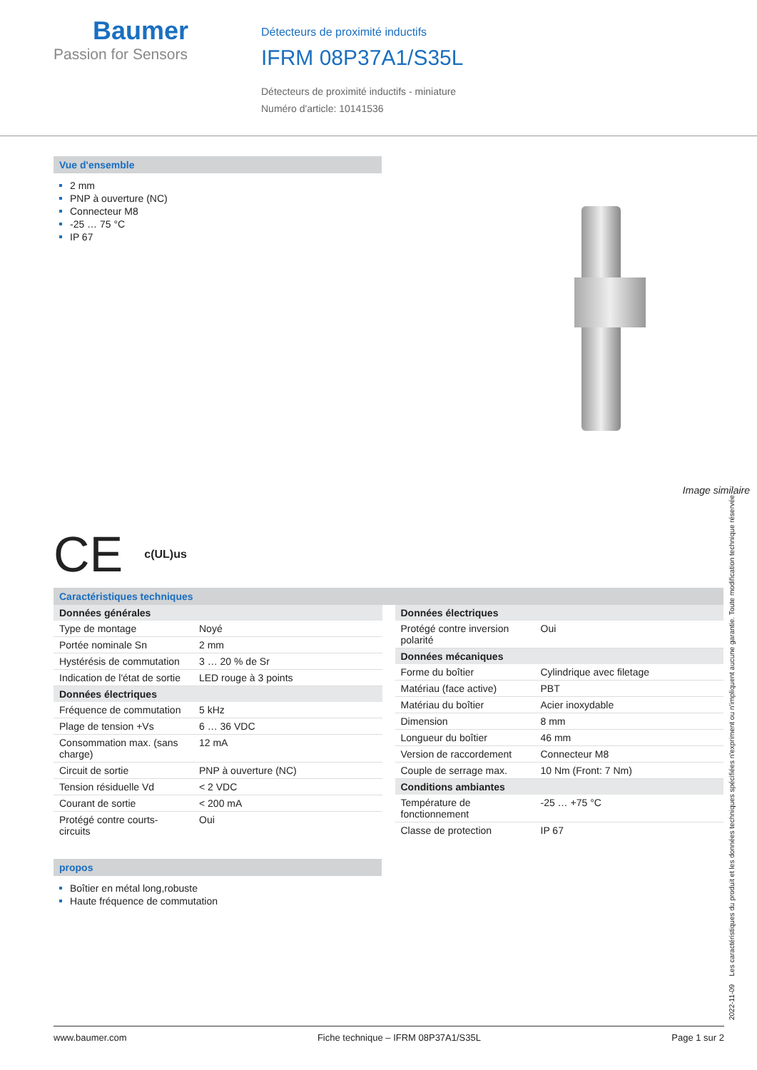Baumer
Passion for Sensors
Détecteurs de proximité inductifs
IFRM 08P37A1/S35L
Détecteurs de proximité inductifs - miniature
Numéro d'article: 10141536
Vue d'ensemble
2 mm
PNP à ouverture (NC)
Connecteur M8
-25 … 75 °C
IP 67
Image similaire
CE c(UL)us
Caractéristiques techniques
| Données générales | |
| --- | --- |
| Type de montage | Noyé |
| Portée nominale Sn | 2 mm |
| Hystérésis de commutation | 3 … 20 % de Sr |
| Indication de l'état de sortie | LED rouge à 3 points |
| Données électriques | |
| Fréquence de commutation | 5 kHz |
| Plage de tension +Vs | 6 … 36 VDC |
| Consommation max. (sans charge) | 12 mA |
| Circuit de sortie | PNP à ouverture (NC) |
| Tension résiduelle Vd | < 2 VDC |
| Courant de sortie | < 200 mA |
| Protégé contre courts-circuits | Oui |
| Données électriques | |
| --- | --- |
| Protégé contre inversion polarité | Oui |
| Données mécaniques | |
| Forme du boîtier | Cylindrique avec filetage |
| Matériau (face active) | PBT |
| Matériau du boîtier | Acier inoxydable |
| Dimension | 8 mm |
| Longueur du boîtier | 46 mm |
| Version de raccordement | Connecteur M8 |
| Couple de serrage max. | 10 Nm (Front: 7 Nm) |
| Conditions ambiantes | |
| Température de fonctionnement | -25 … +75 °C |
| Classe de protection | IP 67 |
propos
Boîtier en métal long,robuste
Haute fréquence de commutation
2022-11-09 Les caractéristiques du produit et les données techniques spécifiées n'expriment ou n'impliquent aucune garantie. Toute modification technique réservée.
www.baumer.com Fiche technique – IFRM 08P37A1/S35L Page 1 sur 2